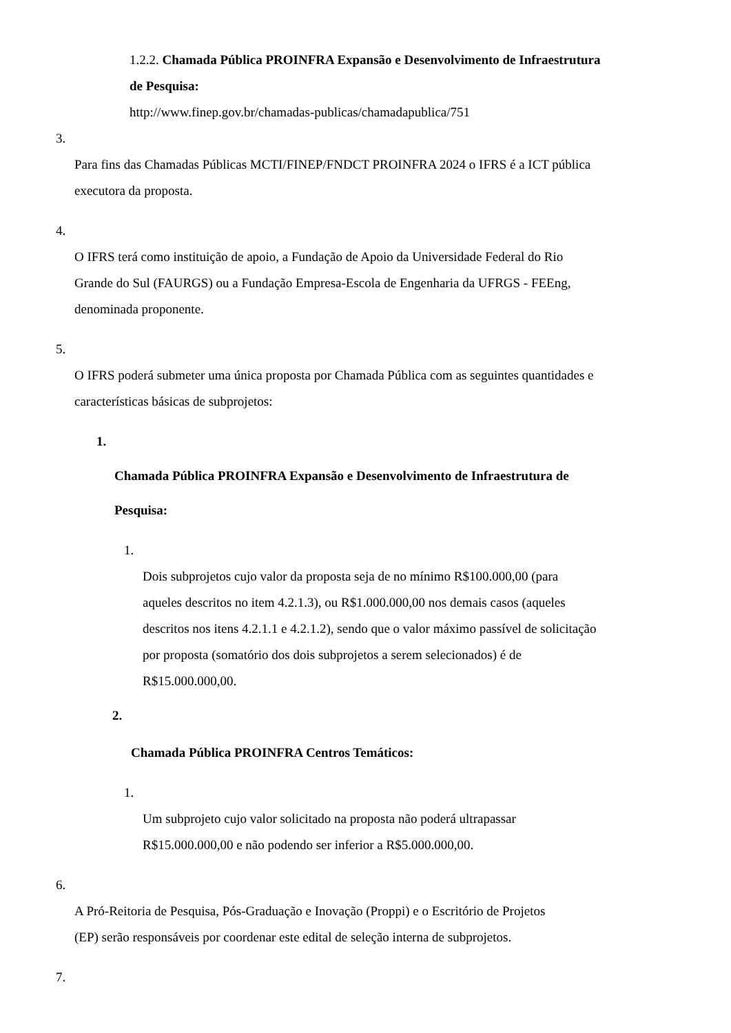1.2.2. Chamada Pública PROINFRA Expansão e Desenvolvimento de Infraestrutura
de Pesquisa:
http://www.finep.gov.br/chamadas-publicas/chamadapublica/751
3.
Para fins das Chamadas Públicas MCTI/FINEP/FNDCT PROINFRA 2024 o IFRS é a ICT pública
executora da proposta.
4.
O IFRS terá como instituição de apoio, a Fundação de Apoio da Universidade Federal do Rio
Grande do Sul (FAURGS) ou a Fundação Empresa-Escola de Engenharia da UFRGS - FEEng,
denominada proponente.
5.
O IFRS poderá submeter uma única proposta por Chamada Pública com as seguintes quantidades e
características básicas de subprojetos:
1.
Chamada Pública PROINFRA Expansão e Desenvolvimento de Infraestrutura de
Pesquisa:
1.
Dois subprojetos cujo valor da proposta seja de no mínimo R$100.000,00 (para
aqueles descritos no item 4.2.1.3), ou R$1.000.000,00 nos demais casos (aqueles
descritos nos itens 4.2.1.1 e 4.2.1.2), sendo que o valor máximo passível de solicitação
por proposta (somatório dos dois subprojetos a serem selecionados) é de
R$15.000.000,00.
2.
Chamada Pública PROINFRA Centros Temáticos:
1.
Um subprojeto cujo valor solicitado na proposta não poderá ultrapassar
R$15.000.000,00 e não podendo ser inferior a R$5.000.000,00.
6.
A Pró-Reitoria de Pesquisa, Pós-Graduação e Inovação (Proppi) e o Escritório de Projetos
(EP) serão responsáveis por coordenar este edital de seleção interna de subprojetos.
7.